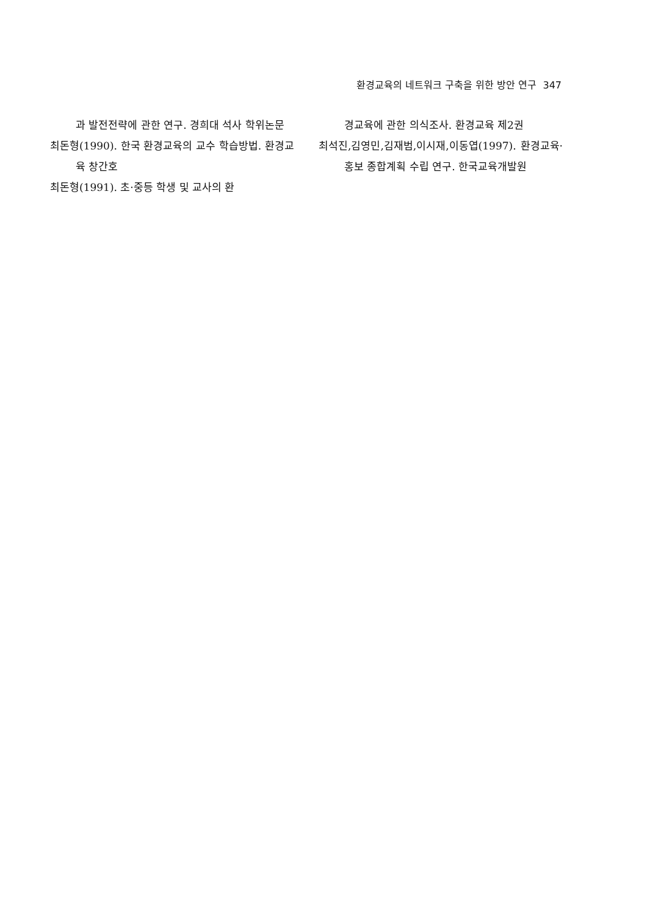환경교육의 네트워크 구축을 위한 방안 연구 347
과 발전전략에 관한 연구. 경희대 석사 학위논문
최돈형(1990). 한국 환경교육의 교수 학습방법. 환경교육 창간호
최돈형(1991). 초·중등 학생 및 교사의 환
경교육에 관한 의식조사. 환경교육 제2권
최석진,김영민,김재범,이시재,이동엽(1997). 환경교육·홍보 종합계획 수립 연구. 한국교육개발원